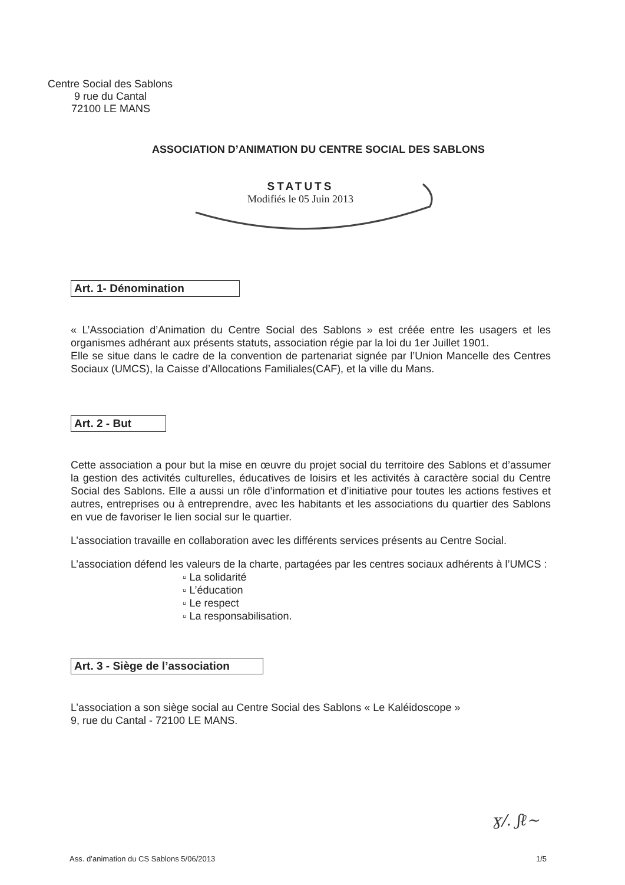Centre Social des Sablons
9 rue du Cantal
72100 LE MANS
ASSOCIATION D’ANIMATION DU CENTRE SOCIAL DES SABLONS
STATUTS
Modifiés le 05 Juin 2013
Art. 1- Dénomination
« L’Association d’Animation du Centre Social des Sablons » est créée entre les usagers et les organismes adhérant aux présents statuts, association régie par la loi du 1er Juillet 1901.
Elle se situe dans le cadre de la convention de partenariat signée par l’Union Mancelle des Centres Sociaux (UMCS), la Caisse d’Allocations Familiales(CAF), et la ville du Mans.
Art. 2 - But
Cette association a pour but la mise en œuvre du projet social du territoire des Sablons et d’assumer la gestion des activités culturelles, éducatives de loisirs et les activités à caractère social du Centre Social des Sablons. Elle a aussi un rôle d’information et d’initiative pour toutes les actions festives et autres, entreprises ou à entreprendre, avec les habitants et les associations du quartier des Sablons en vue de favoriser le lien social sur le quartier.
L’association travaille en collaboration avec les différents services présents au Centre Social.
L’association défend les valeurs de la charte, partagées par les centres sociaux adhérents à l’UMCS :
▫ La solidarité
▫ L’éducation
▫ Le respect
▫ La responsabilisation.
Art. 3 - Siège de l’association
L’association a son siège social au Centre Social des Sablons « Le Kaléidoscope »
9, rue du Cantal - 72100 LE MANS.
ɣ/. ʃℓ~
Ass. d’animation du CS Sablons 5/06/2013 1/5